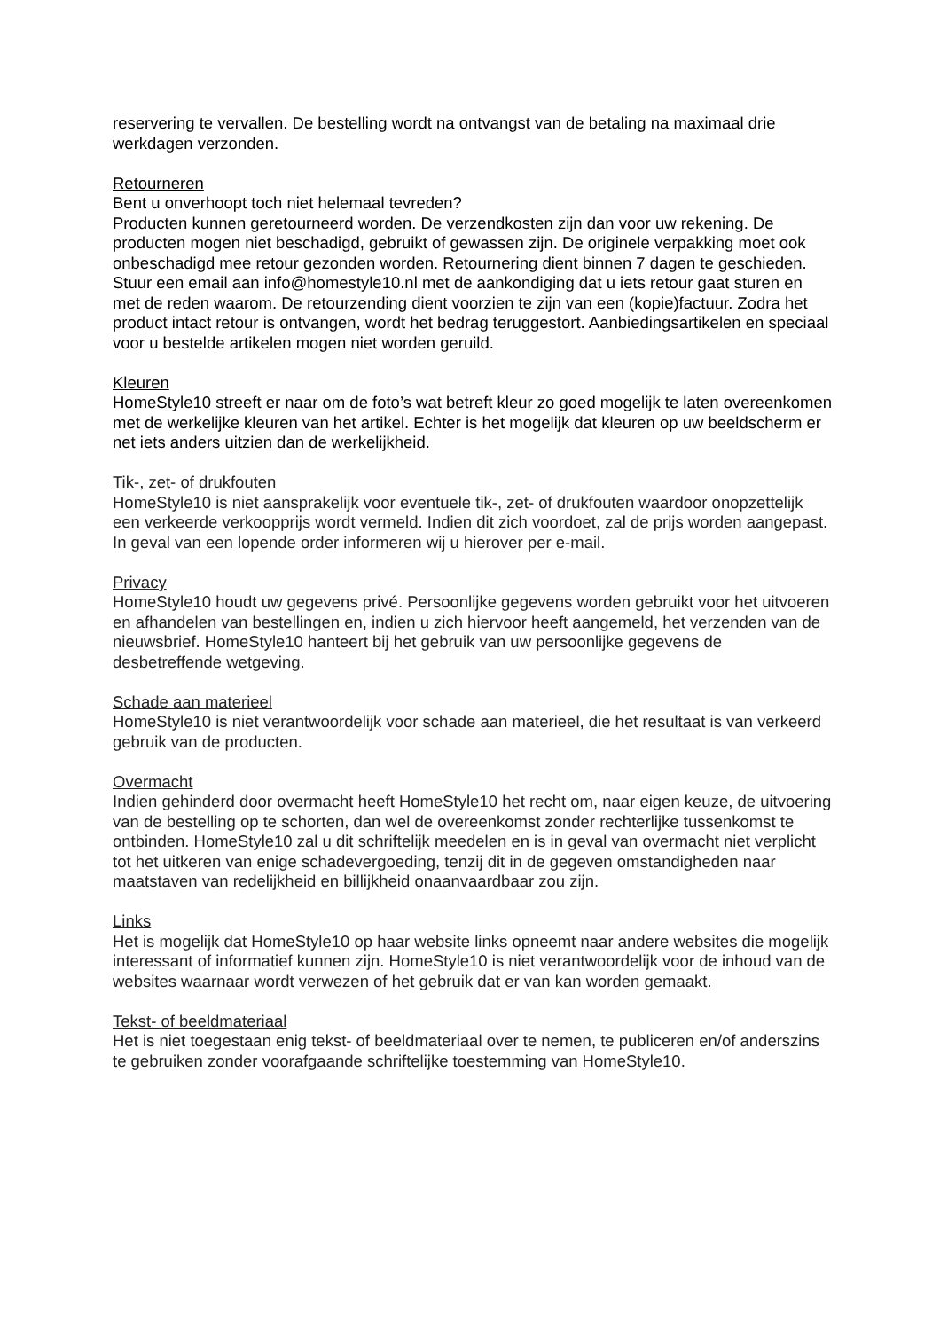reservering te vervallen. De bestelling wordt na ontvangst van de betaling na maximaal drie werkdagen verzonden.
Retourneren
Bent u onverhoopt toch niet helemaal tevreden?
Producten kunnen geretourneerd worden. De verzendkosten zijn dan voor uw rekening. De producten mogen niet beschadigd, gebruikt of gewassen zijn. De originele verpakking moet ook onbeschadigd mee retour gezonden worden. Retournering dient binnen 7 dagen te geschieden. Stuur een email aan info@homestyle10.nl met de aankondiging dat u iets retour gaat sturen en met de reden waarom. De retourzending dient voorzien te zijn van een (kopie)factuur. Zodra het product intact retour is ontvangen, wordt het bedrag teruggestort. Aanbiedingsartikelen en speciaal voor u bestelde artikelen mogen niet worden geruild.
Kleuren
HomeStyle10 streeft er naar om de foto’s wat betreft kleur zo goed mogelijk te laten overeenkomen met de werkelijke kleuren van het artikel. Echter is het mogelijk dat kleuren op uw beeldscherm er net iets anders uitzien dan de werkelijkheid.
Tik-, zet- of drukfouten
HomeStyle10 is niet aansprakelijk voor eventuele tik-, zet- of drukfouten waardoor onopzettelijk een verkeerde verkoopprijs wordt vermeld. Indien dit zich voordoet, zal de prijs worden aangepast. In geval van een lopende order informeren wij u hierover per e-mail.
Privacy
HomeStyle10 houdt uw gegevens privé. Persoonlijke gegevens worden gebruikt voor het uitvoeren en afhandelen van bestellingen en, indien u zich hiervoor heeft aangemeld, het verzenden van de nieuwsbrief. HomeStyle10 hanteert bij het gebruik van uw persoonlijke gegevens de desbetreffende wetgeving.
Schade aan materieel
HomeStyle10 is niet verantwoordelijk voor schade aan materieel, die het resultaat is van verkeerd gebruik van de producten.
Overmacht
Indien gehinderd door overmacht heeft HomeStyle10 het recht om, naar eigen keuze, de uitvoering van de bestelling op te schorten, dan wel de overeenkomst zonder rechterlijke tussenkomst te ontbinden. HomeStyle10 zal u dit schriftelijk meedelen en is in geval van overmacht niet verplicht tot het uitkeren van enige schadevergoeding, tenzij dit in de gegeven omstandigheden naar maatstaven van redelijkheid en billijkheid onaanvaardbaar zou zijn.
Links
Het is mogelijk dat HomeStyle10 op haar website links opneemt naar andere websites die mogelijk interessant of informatief kunnen zijn. HomeStyle10 is niet verantwoordelijk voor de inhoud van de websites waarnaar wordt verwezen of het gebruik dat er van kan worden gemaakt.
Tekst- of beeldmateriaal
Het is niet toegestaan enig tekst- of beeldmateriaal over te nemen, te publiceren en/of anderszins te gebruiken zonder voorafgaande schriftelijke toestemming van HomeStyle10.